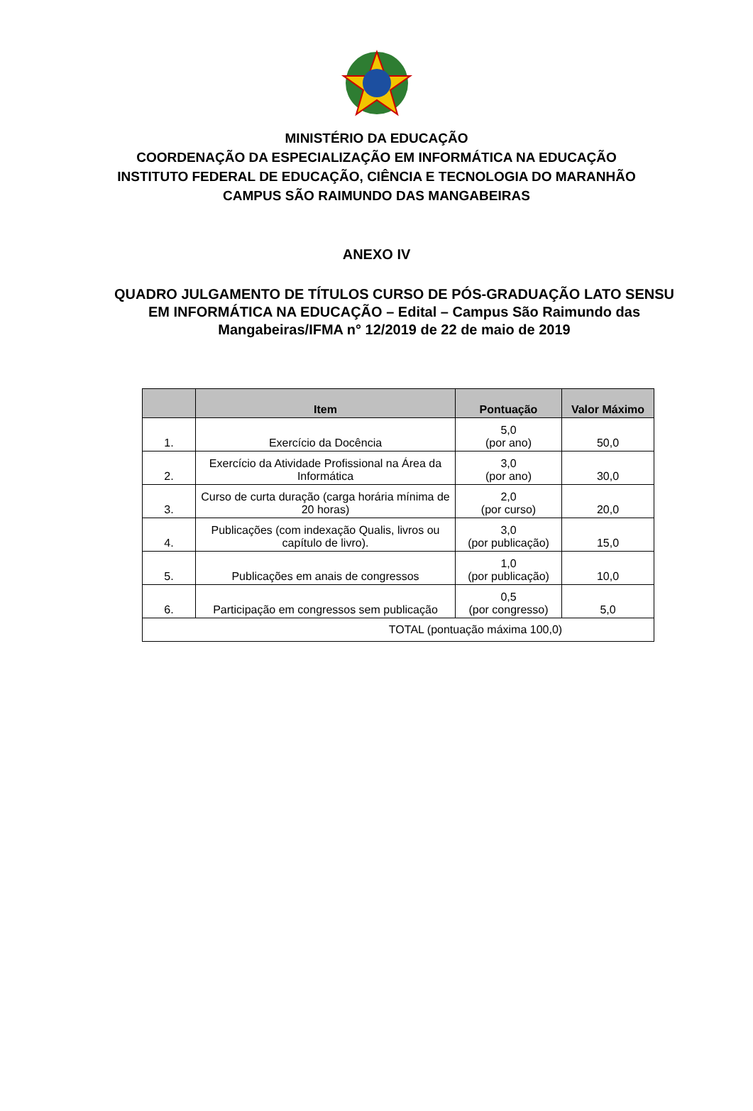MINISTÉRIO DA EDUCAÇÃO
COORDENAÇÃO DA ESPECIALIZAÇÃO EM INFORMÁTICA NA EDUCAÇÃO
INSTITUTO FEDERAL DE EDUCAÇÃO, CIÊNCIA E TECNOLOGIA DO MARANHÃO
CAMPUS SÃO RAIMUNDO DAS MANGABEIRAS
ANEXO IV
QUADRO JULGAMENTO DE TÍTULOS CURSO DE PÓS-GRADUAÇÃO LATO SENSU EM INFORMÁTICA NA EDUCAÇÃO – Edital – Campus São Raimundo das Mangabeiras/IFMA n° 12/2019 de 22 de maio de 2019
| | Item | Pontuação | Valor Máximo |
| --- | --- | --- | --- |
| 1. | Exercício da Docência | 5,0 (por ano) | 50,0 |
| 2. | Exercício da Atividade Profissional na Área da Informática | 3,0 (por ano) | 30,0 |
| 3. | Curso de curta duração (carga horária mínima de 20 horas) | 2,0 (por curso) | 20,0 |
| 4. | Publicações (com indexação Qualis, livros ou capítulo de livro). | 3,0 (por publicação) | 15,0 |
| 5. | Publicações em anais de congressos | 1,0 (por publicação) | 10,0 |
| 6. | Participação em congressos sem publicação | 0,5 (por congresso) | 5,0 |
| TOTAL (pontuação máxima 100,0) | | | |